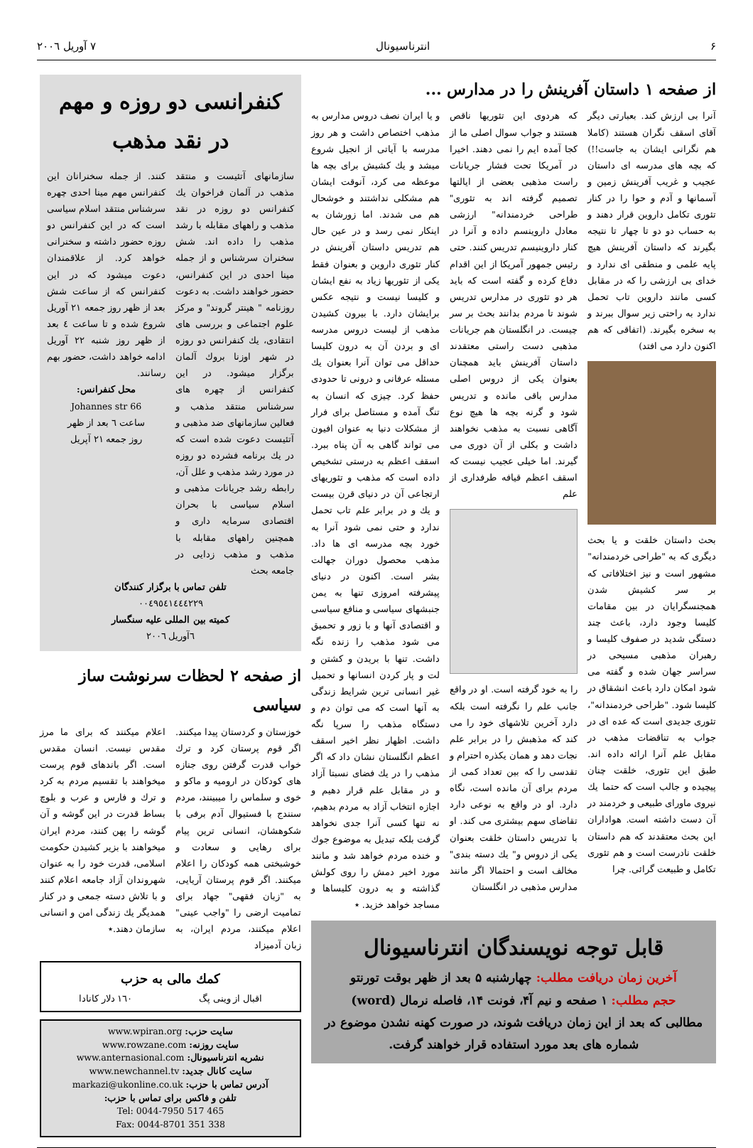۶ انترناسیونال ۷ آوریل ۲۰۰٦
از صفحه ۱ داستان آفرینش را در مدارس ...
آنرا بی ارزش کند. بعبارتی دیگر آقای اسقف نگران هستند (کاملا هم نگرانی ایشان به جاست!!) که بچه های مدرسه ای داستان عجیب و غریب آفرینش زمین و آسمانها و آدم و حوا را در کنار تئوری تکامل داروین قرار دهند و به حساب دو دو تا چهار تا نتیجه بگیرند که داستان آفرینش هیچ پایه علمی و منطقی ای ندارد و خدای بی ارزشی را که در مقابل کسی مانند داروین تاب تحمل ندارد به راحتی زیر سوال ببرند و به سخره بگیرند. (اتفاقی که هم اکنون دارد می افتد)
بحث داستان خلقت و یا بحث دیگری که به "طراحی خردمندانه" مشهور است و نیز اختلافاتی که بر سر کشیش شدن همجنسگرایان در بین مقامات کلیسا وجود دارد، باعث چند دستگی شدید در صفوف کلیسا و رهبران مذهبی مسیحی در سراسر جهان شده و گفته می شود امکان دارد باعث انشقاق در کلیسا شود. "طراحی خردمندانه"، تئوری جدیدی است که عده ای در جواب به تناقضات مذهب در مقابل علم آنرا ارائه داده اند. طبق این تئوری، خلقت چنان پیچیده و جالب است که حتما یك نیروی ماورای طبیعی و خردمند در آن دست داشته است. هواداران این بحث معتقدند که هم داستان خلقت نادرست است و هم تئوری تکامل و طبیعت گرائی. چرا
که هردوی این تئوریها ناقص هستند و جواب سوال اصلی ما از کجا آمده ایم را نمی دهند. اخیرا در آمریکا تحت فشار جریانات راست مذهبی بعضی از ایالتها تصمیم گرفته اند به تئوری" طراحی خردمندانه" ارزشی معادل داروینسم داده و آنرا در کنار داروینیسم تدریس کنند. حتی رئیس جمهور آمریکا از این اقدام دفاع کرده و گفته است که باید هر دو تئوری در مدارس تدریس شوند تا مردم بدانند بحث بر سر چیست. در انگلستان هم جریانات مذهبی دست راستی معتقدند داستان آفرینش باید همچنان بعنوان یکی از دروس اصلی مدارس باقی مانده و تدریس شود و گرنه بچه ها هیچ نوع آگاهی نسبت به مذهب نخواهند داشت و بکلی از آن دوری می گیرند. اما خیلی عجیب نیست که اسقف اعظم قیافه طرفداری از علم
را به خود گرفته است. او در واقع جانب علم را نگرفته است بلکه دارد آخرین تلاشهای خود را می کند که مذهبش را در برابر علم نجات دهد و همان یکذره احترام و تقدسی را که بین تعداد کمی از مردم برای آن مانده است، نگاه دارد. او در واقع به نوعی دارد تقاضای سهم بیشتری می کند. او با تدریس داستان خلقت بعنوان یکی از دروس و" یك دسته بندی" مخالف است و احتمالا اگر مانند مدارس مذهبی در انگلستان
و یا ایران نصف دروس مدارس به مذهب اختصاص داشت و هر روز مدرسه با آیاتی از انجیل شروع میشد و یك کشیش برای بچه ها موعظه می کرد، آنوقت ایشان هم مشکلی نداشتند و خوشحال هم می شدند. اما زورشان به اینکار نمی رسد و در عین حال هم تدریس داستان آفرینش در کنار تئوری داروین و بعنوان فقط یکی از تئوریها زیاد به نفع ایشان و کلیسا نیست و نتیجه عکس برایشان دارد. با بیرون کشیدن مذهب از لیست دروس مدرسه ای و بردن آن به درون کلیسا حداقل می توان آنرا بعنوان یك مسئله عرفانی و درونی تا حدودی حفظ کرد. چیزی که انسان به تنگ آمده و مستاصل برای فرار از مشکلات دنیا به عنوان افیون می تواند گاهی به آن پناه ببرد. اسقف اعظم به درستی تشخیص داده است که مذهب و تئوریهای ارتجاعی آن در دنیای قرن بیست و یك و در برابر علم تاب تحمل ندارد و حتی نمی شود آنرا به خورد بچه مدرسه ای ها داد. مذهب محصول دوران جهالت بشر است. اکنون در دنیای پیشرفته امروزی تنها به یمن جنبشهای سیاسی و منافع سیاسی و اقتصادی آنها و با زور و تحمیق می شود مذهب را زنده نگه داشت. تنها با بریدن و کشتن و لت و پار کردن انسانها و تحمیل غیر انسانی ترین شرایط زندگی به آنها است که می توان دم و دستگاه مذهب را سرپا نگه داشت. اظهار نظر اخیر اسقف اعظم انگلستان نشان داد که اگر مذهب را در یك فضای نسبتا آزاد و در مقابل علم قرار دهیم و اجازه انتخاب آزاد به مردم بدهیم، نه تنها کسی آنرا جدی نخواهد گرفت بلکه تبدیل به موضوع جوك و خنده مردم خواهد شد و مانند مورد اخیر دمش را روی کولش گذاشته و به درون کلیساها و مساجد خواهد خزید. ٭
قابل توجه نویسندگان انترناسیونال
آخرین زمان دریافت مطلب: چهارشنبه ۵ بعد از ظهر بوقت تورنتو
حجم مطلب: ۱ صفحه و نیم آ۴، فونت ۱۴، فاصله نرمال (word)
مطالبی که بعد از این زمان دریافت شوند، در صورت کهنه نشدن موضوع در شماره های بعد مورد استفاده قرار خواهند گرفت.
کنفرانسی دو روزه و مهم در نقد مذهب
سازمانهای آتئیست و منتقد مذهب در آلمان فراخوان یك کنفرانس دو روزه در نقد مذهب و راههای مقابله با رشد مذهب را داده اند. شش سخنران سرشناس و از جمله مینا احدی در این کنفرانس، حضور خواهند داشت. به دعوت روزنامه " هینتر گروند" و مرکز علوم اجتماعی و بررسی های انتقادی، یك کنفرانس دو روزه در شهر اوزنا بروك آلمان برگزار میشود. در این کنفرانس از چهره های سرشناس منتقد مذهب و فعالین سازمانهای ضد مذهبی و آتئیست دعوت شده است که در یك برنامه فشرده دو روزه در مورد رشد مذهب و علل آن، رابطه رشد جریانات مذهبی و اسلام سیاسی با بحران اقتصادی سرمایه داری و همچنین راههای مقابله با مذهب و مذهب زدایی در جامعه بحث
کنند. از جمله سخنرانان این کنفرانس مهم مینا احدی چهره سرشناس منتقد اسلام سیاسی است که در این کنفرانس دو روزه حضور داشته و سخنرانی خواهد کرد. از علاقمندان دعوت میشود که در این کنفرانس که از ساعت شش بعد از ظهر روز جمعه ۲۱ آوریل شروع شده و تا ساعت ٤ بعد از ظهر روز شنبه ۲۲ آوریل ادامه خواهد داشت، حضور بهم رسانند.
محل کنفرانس:
Johannes str 66
ساعت ٦ بعد از ظهر
روز جمعه ۲۱ آپریل
تلفن تماس با برگزار کنندگان
۰۰٤۹٥٤۱٤٤٤۲۲۹
کمیته بین المللی علیه سنگسار
٦آوریل ۲۰۰٦
از صفحه ۲ لحظات سرنوشت ساز سیاسی
خوزستان و کردستان پیدا میکنند. اگر قوم پرستان کرد و ترك خواب قدرت گرفتن روی جنازه های کودکان در ارومیه و ماکو و خوی و سلماس را میبینند، مردم سنندج با فستیوال آدم برفی با شکوهشان، انسانی ترین پیام برای رهایی و سعادت و خوشبختی همه کودکان را اعلام میکنند. اگر قوم پرستان آریایی، به "زبان فقهی" جهاد برای تمامیت ارضی را "واجب عینی" اعلام میکنند، مردم ایران، به زبان آدمیزاد
اعلام میکنند که برای ما مرز مقدس نیست. انسان مقدس است. اگر باندهای قوم پرست میخواهند با تقسیم مردم به کرد و ترك و فارس و عرب و بلوچ بساط قدرت در این گوشه و آن گوشه را پهن کنند، مردم ایران میخواهند با بزیر کشیدن حکومت اسلامی، قدرت خود را به عنوان شهروندان آزاد جامعه اعلام کنند و با تلاش دسته جمعی و در کنار همدیگر یك زندگی امن و انسانی سازمان دهند.٭
کمك مالی به حزب
اقبال از وینی پگ ۱٦۰ دلار کانادا
سایت حزب: www.wpiran.org
سایت روزنه: www.rowzane.com
نشریه انترناسیونال: www.anternasional.com
سایت کانال جدید: www.newchannel.tv
آدرس تماس با حزب: markazi@ukonline.co.uk
تلفن و فاکس برای تماس با حزب:
Tel: 0044-7950 517 465
Fax: 0044-8701 351 338